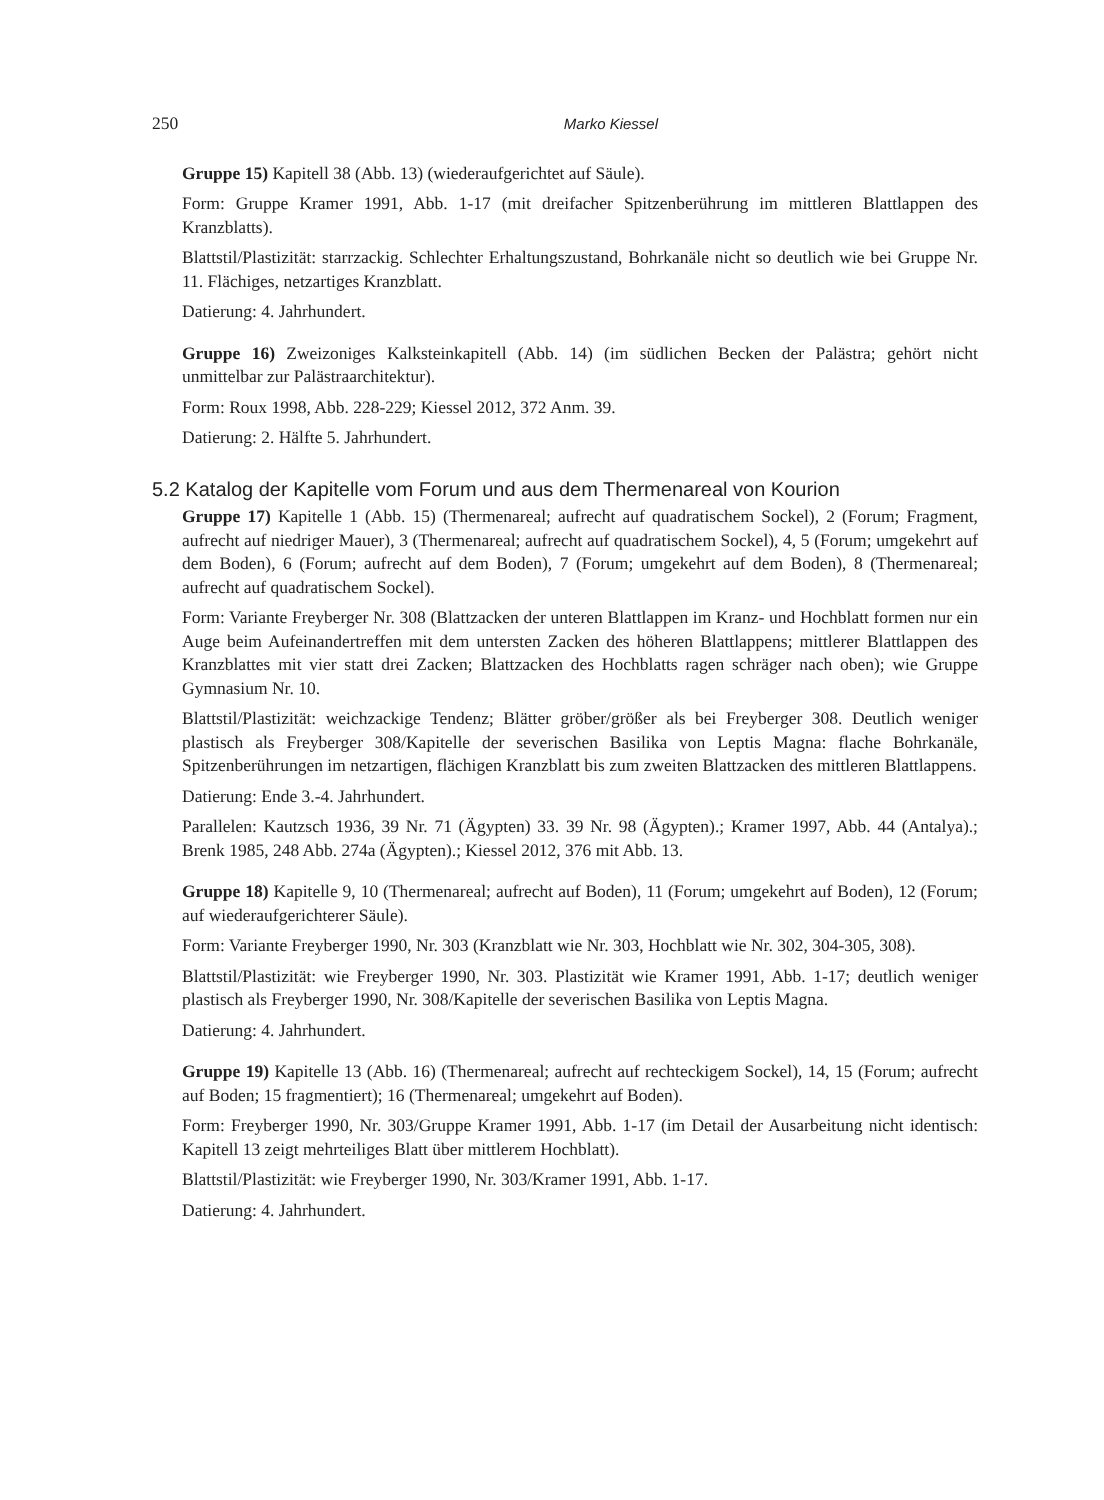250 Marko Kiessel
Gruppe 15) Kapitell 38 (Abb. 13) (wiederaufgerichtet auf Säule).
Form: Gruppe Kramer 1991, Abb. 1-17 (mit dreifacher Spitzenberührung im mittleren Blattlappen des Kranzblatts).
Blattstil/Plastizität: starrzackig. Schlechter Erhaltungszustand, Bohrkanäle nicht so deutlich wie bei Gruppe Nr. 11. Flächiges, netzartiges Kranzblatt.
Datierung: 4. Jahrhundert.
Gruppe 16) Zweizoniges Kalksteinkapitell (Abb. 14) (im südlichen Becken der Palästra; gehört nicht unmittelbar zur Palästraarchitektur).
Form: Roux 1998, Abb. 228-229; Kiessel 2012, 372 Anm. 39.
Datierung: 2. Hälfte 5. Jahrhundert.
5.2 Katalog der Kapitelle vom Forum und aus dem Thermenareal von Kourion
Gruppe 17) Kapitelle 1 (Abb. 15) (Thermenareal; aufrecht auf quadratischem Sockel), 2 (Forum; Fragment, aufrecht auf niedriger Mauer), 3 (Thermenareal; aufrecht auf quadratischem Sockel), 4, 5 (Forum; umgekehrt auf dem Boden), 6 (Forum; aufrecht auf dem Boden), 7 (Forum; umgekehrt auf dem Boden), 8 (Thermenareal; aufrecht auf quadratischem Sockel).
Form: Variante Freyberger Nr. 308 (Blattzacken der unteren Blattlappen im Kranz- und Hochblatt formen nur ein Auge beim Aufeinandertreffen mit dem untersten Zacken des höheren Blattlappens; mittlerer Blattlappen des Kranzblattes mit vier statt drei Zacken; Blattzacken des Hochblatts ragen schräger nach oben); wie Gruppe Gymnasium Nr. 10.
Blattstil/Plastizität: weichzackige Tendenz; Blätter gröber/größer als bei Freyberger 308. Deutlich weniger plastisch als Freyberger 308/Kapitelle der severischen Basilika von Leptis Magna: flache Bohrkanäle, Spitzenberührungen im netzartigen, flächigen Kranzblatt bis zum zweiten Blattzacken des mittleren Blattlappens.
Datierung: Ende 3.-4. Jahrhundert.
Parallelen: Kautzsch 1936, 39 Nr. 71 (Ägypten) 33. 39 Nr. 98 (Ägypten).; Kramer 1997, Abb. 44 (Antalya).; Brenk 1985, 248 Abb. 274a (Ägypten).; Kiessel 2012, 376 mit Abb. 13.
Gruppe 18) Kapitelle 9, 10 (Thermenareal; aufrecht auf Boden), 11 (Forum; umgekehrt auf Boden), 12 (Forum; auf wiederaufgerichterer Säule).
Form: Variante Freyberger 1990, Nr. 303 (Kranzblatt wie Nr. 303, Hochblatt wie Nr. 302, 304-305, 308).
Blattstil/Plastizität: wie Freyberger 1990, Nr. 303. Plastizität wie Kramer 1991, Abb. 1-17; deutlich weniger plastisch als Freyberger 1990, Nr. 308/Kapitelle der severischen Basilika von Leptis Magna.
Datierung: 4. Jahrhundert.
Gruppe 19) Kapitelle 13 (Abb. 16) (Thermenareal; aufrecht auf rechteckigem Sockel), 14, 15 (Forum; aufrecht auf Boden; 15 fragmentiert); 16 (Thermenareal; umgekehrt auf Boden).
Form: Freyberger 1990, Nr. 303/Gruppe Kramer 1991, Abb. 1-17 (im Detail der Ausarbeitung nicht identisch: Kapitell 13 zeigt mehrteiliges Blatt über mittlerem Hochblatt).
Blattstil/Plastizität: wie Freyberger 1990, Nr. 303/Kramer 1991, Abb. 1-17.
Datierung: 4. Jahrhundert.